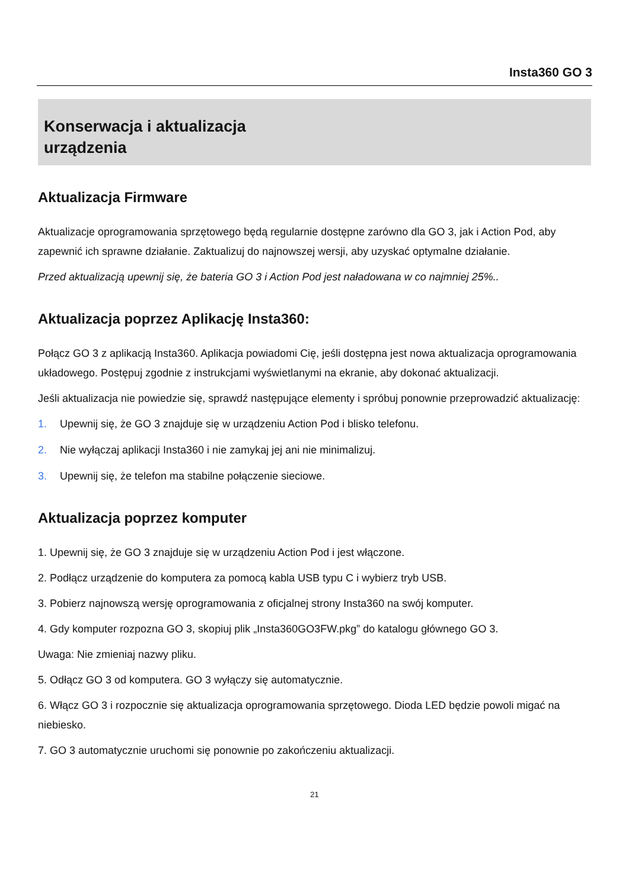Insta360 GO 3
Konserwacja i aktualizacja
urządzenia
Aktualizacja Firmware
Aktualizacje oprogramowania sprzętowego będą regularnie dostępne zarówno dla GO 3, jak i Action Pod, aby zapewnić ich sprawne działanie. Zaktualizuj do najnowszej wersji, aby uzyskać optymalne działanie.
Przed aktualizacją upewnij się, że bateria GO 3 i Action Pod jest naładowana w co najmniej 25%..
Aktualizacja poprzez Aplikację Insta360:
Połącz GO 3 z aplikacją Insta360. Aplikacja powiadomi Cię, jeśli dostępna jest nowa aktualizacja oprogramowania układowego. Postępuj zgodnie z instrukcjami wyświetlanymi na ekranie, aby dokonać aktualizacji.
Jeśli aktualizacja nie powiedzie się, sprawdź następujące elementy i spróbuj ponownie przeprowadzić aktualizację:
1. Upewnij się, że GO 3 znajduje się w urządzeniu Action Pod i blisko telefonu.
2. Nie wyłączaj aplikacji Insta360 i nie zamykaj jej ani nie minimalizuj.
3. Upewnij się, że telefon ma stabilne połączenie sieciowe.
Aktualizacja poprzez komputer
1. Upewnij się, że GO 3 znajduje się w urządzeniu Action Pod i jest włączone.
2. Podłącz urządzenie do komputera za pomocą kabla USB typu C i wybierz tryb USB.
3. Pobierz najnowszą wersję oprogramowania z oficjalnej strony Insta360 na swój komputer.
4. Gdy komputer rozpozna GO 3, skopiuj plik „Insta360GO3FW.pkg” do katalogu głównego GO 3.
Uwaga: Nie zmieniaj nazwy pliku.
5. Odłącz GO 3 od komputera. GO 3 wyłączy się automatycznie.
6. Włącz GO 3 i rozpocznie się aktualizacja oprogramowania sprzętowego. Dioda LED będzie powoli migać na niebiesko.
7. GO 3 automatycznie uruchomi się ponownie po zakończeniu aktualizacji.
21